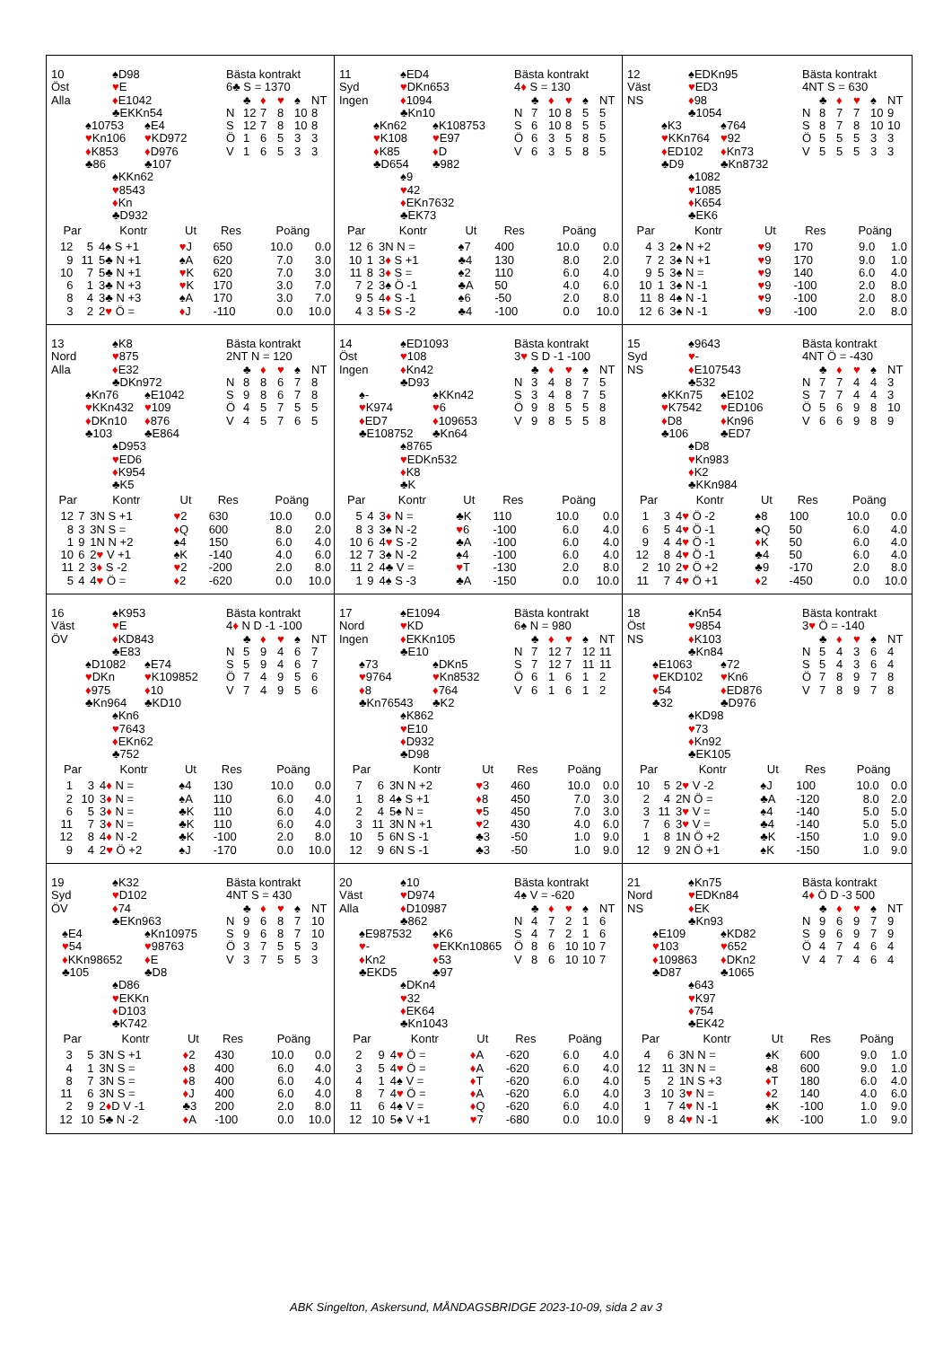10
Öst
Alla
♠D98
♥E
♦E1042
♣EKKn54
♠10753
♥Kn106
♦K853
♣86
♠E4
♥KD972
♦D976
♣107
♠KKn62
♥8543
♦Kn
♣D932
Bästa kontrakt
6♣ S = 1370
| | ♣ | ♦ | ♥ | ♠ | NT |
| N | 12 | 7 | 8 | 10 | 8 |
| S | 12 | 7 | 8 | 10 | 8 |
| Ö | 1 | 6 | 5 | 3 | 3 |
| V | 1 | 6 | 5 | 3 | 3 |
| Par | | Kontr | Ut | Res | Poäng | |
| --- | --- | --- | --- | --- | --- | --- |
| 12 | 5 | 4♠ S +1 | ♥ J | 650 | 10.0 | 0.0 |
| 9 | 11 | 5♣ N +1 | ♠A | 620 | 7.0 | 3.0 |
| 10 | 7 | 5♣ N +1 | ♥ K | 620 | 7.0 | 3.0 |
| 6 | 1 | 3♣ N +3 | ♥ K | 170 | 3.0 | 7.0 |
| 8 | 4 | 3♣ N +3 | ♠A | 170 | 3.0 | 7.0 |
| 3 | 2 | 2 ♥ Ö = | ♦ J | -110 | 0.0 | 10.0 |
11
Syd
Ingen
♠ED4
♥DKn653
♦1094
♣Kn10
♠Kn62
♥K108
♦K85
♣D654
♠K108753
♥E97
♦D
♣982
♠9
♥42
♦EKn7632
♣EK73
Bästa kontrakt
4♦ S = 130
| | ♣ | ♦ | ♥ | ♠ | NT |
| N | 7 | 10 | 8 | 5 | 5 |
| S | 6 | 10 | 8 | 5 | 5 |
| Ö | 6 | 3 | 5 | 8 | 5 |
| V | 6 | 3 | 5 | 8 | 5 |
| Par | | Kontr | Ut | Res | Poäng | |
| --- | --- | --- | --- | --- | --- | --- |
| 12 | 6 | 3N N = | ♠7 | 400 | 10.0 | 0.0 |
| 10 | 1 | 3 ♦ S +1 | ♣4 | 130 | 8.0 | 2.0 |
| 11 | 8 | 3 ♦ S = | ♠2 | 110 | 6.0 | 4.0 |
| 7 | 2 | 3♠ Ö -1 | ♣A | 50 | 4.0 | 6.0 |
| 9 | 5 | 4 ♦ S -1 | ♠6 | -50 | 2.0 | 8.0 |
| 4 | 3 | 5 ♦ S -2 | ♣4 | -100 | 0.0 | 10.0 |
12
Väst
NS
♠EDKn95
♥ED3
♦98
♣1054
♠K3
♥KKn764
♦ED102
♣D9
♠764
♥92
♦Kn73
♣Kn8732
♠1082
♥1085
♦K654
♣EK6
Bästa kontrakt
4NT S = 630
| | ♣ | ♦ | ♥ | ♠ | NT |
| N | 8 | 7 | 7 | 10 | 9 |
| S | 8 | 7 | 8 | 10 | 10 |
| Ö | 5 | 5 | 5 | 3 | 3 |
| V | 5 | 5 | 5 | 3 | 3 |
| Par | | Kontr | Ut | Res | Poäng | |
| --- | --- | --- | --- | --- | --- | --- |
| 4 | 3 | 2♠ N +2 | ♥ 9 | 170 | 9.0 | 1.0 |
| 7 | 2 | 3♠ N +1 | ♥ 9 | 170 | 9.0 | 1.0 |
| 9 | 5 | 3♠ N = | ♥ 9 | 140 | 6.0 | 4.0 |
| 10 | 1 | 3♠ N -1 | ♥ 9 | -100 | 2.0 | 8.0 |
| 11 | 8 | 4♠ N -1 | ♥ 9 | -100 | 2.0 | 8.0 |
| 12 | 6 | 3♠ N -1 | ♥ 9 | -100 | 2.0 | 8.0 |
13
Nord
Alla
♠K8
♥875
♦E32
♣DKn972
♠Kn76
♥KKn432
♦DKn10
♣103
♠E1042
♥109
♦876
♣E864
♠D953
♥ED6
♦K954
♣K5
Bästa kontrakt
2NT N = 120
| | ♣ | ♦ | ♥ | ♠ | NT |
| N | 8 | 8 | 6 | 7 | 8 |
| S | 9 | 8 | 6 | 7 | 8 |
| Ö | 4 | 5 | 7 | 5 | 5 |
| V | 4 | 5 | 7 | 6 | 5 |
| Par | | Kontr | Ut | Res | Poäng | |
| --- | --- | --- | --- | --- | --- | --- |
| 12 | 7 | 3N S +1 | ♥ 2 | 630 | 10.0 | 0.0 |
| 8 | 3 | 3N S = | ♦ Q | 600 | 8.0 | 2.0 |
| 1 | 9 | 1N N +2 | ♠4 | 150 | 6.0 | 4.0 |
| 10 | 6 | 2 ♥ V +1 | ♠K | -140 | 4.0 | 6.0 |
| 11 | 2 | 3 ♦ S -2 | ♥ 2 | -200 | 2.0 | 8.0 |
| 5 | 4 | 4 ♥ Ö = | ♦ 2 | -620 | 0.0 | 10.0 |
14
Öst
Ingen
♠ED1093
♥108
♦Kn42
♣D93
♠-
♥K974
♦ED7
♣E108752
♠KKn42
♥6
♦109653
♣Kn64
♠8765
♥EDKn532
♦K8
♣K
Bästa kontrakt
3♥ S D -1 -100
| | ♣ | ♦ | ♥ | ♠ | NT |
| N | 3 | 4 | 8 | 7 | 5 |
| S | 3 | 4 | 8 | 7 | 5 |
| Ö | 9 | 8 | 5 | 5 | 8 |
| V | 9 | 8 | 5 | 5 | 8 |
| Par | | Kontr | Ut | Res | Poäng | |
| --- | --- | --- | --- | --- | --- | --- |
| 5 | 4 | 3 ♦ N = | ♣K | 110 | 10.0 | 0.0 |
| 8 | 3 | 3♠ N -2 | ♥ 6 | -100 | 6.0 | 4.0 |
| 10 | 6 | 4 ♥ S -2 | ♣A | -100 | 6.0 | 4.0 |
| 12 | 7 | 3♠ N -2 | ♠4 | -100 | 6.0 | 4.0 |
| 11 | 2 | 4♣ V = | ♥ T | -130 | 2.0 | 8.0 |
| 1 | 9 | 4♠ S -3 | ♣A | -150 | 0.0 | 10.0 |
15
Syd
NS
♠9643
♥-
♦E107543
♣532
♠KKn75
♥K7542
♦D8
♣106
♠E102
♥ED106
♦Kn96
♣ED7
♠D8
♥Kn983
♦K2
♣KKn984
Bästa kontrakt
4NT Ö = -430
| | ♣ | ♦ | ♥ | ♠ | NT |
| N | 7 | 7 | 4 | 4 | 3 |
| S | 7 | 7 | 4 | 4 | 3 |
| Ö | 5 | 6 | 9 | 8 | 10 |
| V | 6 | 6 | 9 | 8 | 9 |
| Par | | Kontr | Ut | Res | Poäng | |
| --- | --- | --- | --- | --- | --- | --- |
| 1 | 3 | 4 ♥ Ö -2 | ♠8 | 100 | 10.0 | 0.0 |
| 6 | 5 | 4 ♥ Ö -1 | ♠Q | 50 | 6.0 | 4.0 |
| 9 | 4 | 4 ♥ Ö -1 | ♦ K | 50 | 6.0 | 4.0 |
| 12 | 8 | 4 ♥ Ö -1 | ♣4 | 50 | 6.0 | 4.0 |
| 2 | 10 | 2 ♥ Ö +2 | ♣9 | -170 | 2.0 | 8.0 |
| 11 | 7 | 4 ♥ Ö +1 | ♦ 2 | -450 | 0.0 | 10.0 |
16
Väst
ÖV
♠K953
♥E
♦KD843
♣E83
♠D1082
♥DKn
♦975
♣Kn964
♠E74
♥K109852
♦10
♣KD10
♠Kn6
♥7643
♦EKn62
♣752
Bästa kontrakt
4♦ N D -1 -100
| | ♣ | ♦ | ♥ | ♠ | NT |
| N | 5 | 9 | 4 | 6 | 7 |
| S | 5 | 9 | 4 | 6 | 7 |
| Ö | 7 | 4 | 9 | 5 | 6 |
| V | 7 | 4 | 9 | 5 | 6 |
| Par | | Kontr | Ut | Res | Poäng | |
| --- | --- | --- | --- | --- | --- | --- |
| 1 | 3 | 4 ♦ N = | ♠4 | 130 | 10.0 | 0.0 |
| 2 | 10 | 3 ♦ N = | ♠A | 110 | 6.0 | 4.0 |
| 6 | 5 | 3 ♦ N = | ♣K | 110 | 6.0 | 4.0 |
| 11 | 7 | 3 ♦ N = | ♣K | 110 | 6.0 | 4.0 |
| 12 | 8 | 4 ♦ N -2 | ♣K | -100 | 2.0 | 8.0 |
| 9 | 4 | 2 ♥ Ö +2 | ♠J | -170 | 0.0 | 10.0 |
17
Nord
Ingen
♠E1094
♥KD
♦EKKn105
♣E10
♠73
♥9764
♦8
♣Kn76543
♠DKn5
♥Kn8532
♦764
♣K2
♠K862
♥E10
♦D932
♣D98
Bästa kontrakt
6♠ N = 980
| | ♣ | ♦ | ♥ | ♠ | NT |
| N | 7 | 12 | 7 | 12 | 11 |
| S | 7 | 12 | 7 | 11 | 11 |
| Ö | 6 | 1 | 6 | 1 | 2 |
| V | 6 | 1 | 6 | 1 | 2 |
| Par | | Kontr | Ut | Res | Poäng | |
| --- | --- | --- | --- | --- | --- | --- |
| 7 | 6 | 3N N +2 | ♥ 3 | 460 | 10.0 | 0.0 |
| 1 | 8 | 4♠ S +1 | ♦ 8 | 450 | 7.0 | 3.0 |
| 2 | 4 | 5♠ N = | ♥ 5 | 450 | 7.0 | 3.0 |
| 3 | 11 | 3N N +1 | ♥ 2 | 430 | 4.0 | 6.0 |
| 10 | 5 | 6N S -1 | ♣3 | -50 | 1.0 | 9.0 |
| 12 | 9 | 6N S -1 | ♣3 | -50 | 1.0 | 9.0 |
18
Öst
NS
♠Kn54
♥9854
♦K103
♣Kn84
♠E1063
♥EKD102
♦54
♣32
♠72
♥Kn6
♦ED876
♣D976
♠KD98
♥73
♦Kn92
♣EK105
Bästa kontrakt
3♥ Ö = -140
| | ♣ | ♦ | ♥ | ♠ | NT |
| N | 5 | 4 | 3 | 6 | 4 |
| S | 5 | 4 | 3 | 6 | 4 |
| Ö | 7 | 8 | 9 | 7 | 8 |
| V | 7 | 8 | 9 | 7 | 8 |
| Par | | Kontr | Ut | Res | Poäng | |
| --- | --- | --- | --- | --- | --- | --- |
| 10 | 5 | 2 ♥ V -2 | ♠J | 100 | 10.0 | 0.0 |
| 2 | 4 | 2N Ö = | ♣A | -120 | 8.0 | 2.0 |
| 3 | 11 | 3 ♥ V = | ♠4 | -140 | 5.0 | 5.0 |
| 7 | 6 | 3 ♥ V = | ♣4 | -140 | 5.0 | 5.0 |
| 1 | 8 | 1N Ö +2 | ♣K | -150 | 1.0 | 9.0 |
| 12 | 9 | 2N Ö +1 | ♠K | -150 | 1.0 | 9.0 |
19
Syd
ÖV
♠K32
♥D102
♦74
♣EKn963
♠E4
♥54
♦KKn98652
♣105
♠Kn10975
♥98763
♦E
♣D8
♠D86
♥EKKn
♦D103
♣K742
Bästa kontrakt
4NT S = 430
| | ♣ | ♦ | ♥ | ♠ | NT |
| N | 9 | 6 | 8 | 7 | 10 |
| S | 9 | 6 | 8 | 7 | 10 |
| Ö | 3 | 7 | 5 | 5 | 3 |
| V | 3 | 7 | 5 | 5 | 3 |
| Par | | Kontr | Ut | Res | Poäng | |
| --- | --- | --- | --- | --- | --- | --- |
| 3 | 5 | 3N S +1 | ♦ 2 | 430 | 10.0 | 0.0 |
| 4 | 1 | 3N S = | ♦ 8 | 400 | 6.0 | 4.0 |
| 8 | 7 | 3N S = | ♦ 8 | 400 | 6.0 | 4.0 |
| 11 | 6 | 3N S = | ♦ J | 400 | 6.0 | 4.0 |
| 2 | 9 | 2 ♦ D V -1 | ♣3 | 200 | 2.0 | 8.0 |
| 12 | 10 | 5♣ N -2 | ♦ A | -100 | 0.0 | 10.0 |
20
Väst
Alla
♠10
♥D974
♦D10987
♣862
♠E987532
♥-
♦Kn2
♣EKD5
♠K6
♥EKKn10865
♦53
♣97
♠DKn4
♥32
♦EK64
♣Kn1043
Bästa kontrakt
4♠ V = -620
| | ♣ | ♦ | ♥ | ♠ | NT |
| N | 4 | 7 | 2 | 1 | 6 |
| S | 4 | 7 | 2 | 1 | 6 |
| Ö | 8 | 6 | 10 | 10 | 7 |
| V | 8 | 6 | 10 | 10 | 7 |
| Par | | Kontr | Ut | Res | Poäng | |
| --- | --- | --- | --- | --- | --- | --- |
| 2 | 9 | 4 ♥ Ö = | ♦ A | -620 | 6.0 | 4.0 |
| 3 | 5 | 4 ♥ Ö = | ♦ A | -620 | 6.0 | 4.0 |
| 4 | 1 | 4♠ V = | ♦ T | -620 | 6.0 | 4.0 |
| 8 | 7 | 4 ♥ Ö = | ♦ A | -620 | 6.0 | 4.0 |
| 11 | 6 | 4♠ V = | ♦ Q | -620 | 6.0 | 4.0 |
| 12 | 10 | 5♠ V +1 | ♥ 7 | -680 | 0.0 | 10.0 |
21
Nord
NS
♠Kn75
♥EDKn84
♦EK
♣Kn93
♠E109
♥103
♦109863
♣D87
♠KD82
♥652
♦DKn2
♣1065
♠643
♥K97
♦754
♣EK42
Bästa kontrakt
4♦ Ö D -3 500
| | ♣ | ♦ | ♥ | ♠ | NT |
| N | 9 | 6 | 9 | 7 | 9 |
| S | 9 | 6 | 9 | 7 | 9 |
| Ö | 4 | 7 | 4 | 6 | 4 |
| V | 4 | 7 | 4 | 6 | 4 |
| Par | | Kontr | Ut | Res | Poäng | |
| --- | --- | --- | --- | --- | --- | --- |
| 4 | 6 | 3N N = | ♠K | 600 | 9.0 | 1.0 |
| 12 | 11 | 3N N = | ♠8 | 600 | 9.0 | 1.0 |
| 5 | 2 | 1N S +3 | ♦ T | 180 | 6.0 | 4.0 |
| 3 | 10 | 3 ♥ N = | ♦ 2 | 140 | 4.0 | 6.0 |
| 1 | 7 | 4 ♥ N -1 | ♠K | -100 | 1.0 | 9.0 |
| 9 | 8 | 4 ♥ N -1 | ♠K | -100 | 1.0 | 9.0 |
ABK Singelton, Askersund, MÅNDAGSBRIDGE 2023-10-09, sida 2 av 3